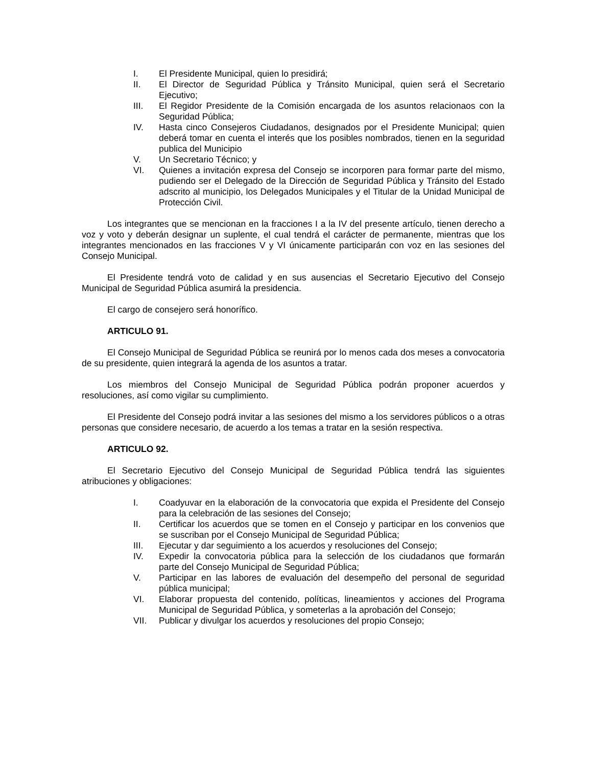I. El Presidente Municipal, quien lo presidirá;
II. El Director de Seguridad Pública y Tránsito Municipal, quien será el Secretario Ejecutivo;
III. El Regidor Presidente de la Comisión encargada de los asuntos relacionaos con la Seguridad Pública;
IV. Hasta cinco Consejeros Ciudadanos, designados por el Presidente Municipal; quien deberá tomar en cuenta el interés que los posibles nombrados, tienen en la seguridad publica del Municipio
V. Un Secretario Técnico; y
VI. Quienes a invitación expresa del Consejo se incorporen para formar parte del mismo, pudiendo ser el Delegado de la Dirección de Seguridad Pública y Tránsito del Estado adscrito al municipio, los Delegados Municipales y el Titular de la Unidad Municipal de Protección Civil.
Los integrantes que se mencionan en la fracciones I a la IV del presente artículo, tienen derecho a voz y voto y deberán designar un suplente, el cual tendrá el carácter de permanente, mientras que los integrantes mencionados en las fracciones V y VI únicamente participarán con voz en las sesiones del Consejo Municipal.
El Presidente tendrá voto de calidad y en sus ausencias el Secretario Ejecutivo del Consejo Municipal de Seguridad Pública asumirá la presidencia.
El cargo de consejero será honorífico.
ARTICULO 91.
El Consejo Municipal de Seguridad Pública se reunirá por lo menos cada dos meses a convocatoria de su presidente, quien integrará la agenda de los asuntos a tratar.
Los miembros del Consejo Municipal de Seguridad Pública podrán proponer acuerdos y resoluciones, así como vigilar su cumplimiento.
El Presidente del Consejo podrá invitar a las sesiones del mismo a los servidores públicos o a otras personas que considere necesario, de acuerdo a los temas a tratar en la sesión respectiva.
ARTICULO 92.
El Secretario Ejecutivo del Consejo Municipal de Seguridad Pública tendrá las siguientes atribuciones y obligaciones:
I. Coadyuvar en la elaboración de la convocatoria que expida el Presidente del Consejo para la celebración de las sesiones del Consejo;
II. Certificar los acuerdos que se tomen en el Consejo y participar en los convenios que se suscriban por el Consejo Municipal de Seguridad Pública;
III. Ejecutar y dar seguimiento a los acuerdos y resoluciones del Consejo;
IV. Expedir la convocatoria pública para la selección de los ciudadanos que formarán parte del Consejo Municipal de Seguridad Pública;
V. Participar en las labores de evaluación del desempeño del personal de seguridad pública municipal;
VI. Elaborar propuesta del contenido, políticas, lineamientos y acciones del Programa Municipal de Seguridad Pública, y someterlas a la aprobación del Consejo;
VII. Publicar y divulgar los acuerdos y resoluciones del propio Consejo;